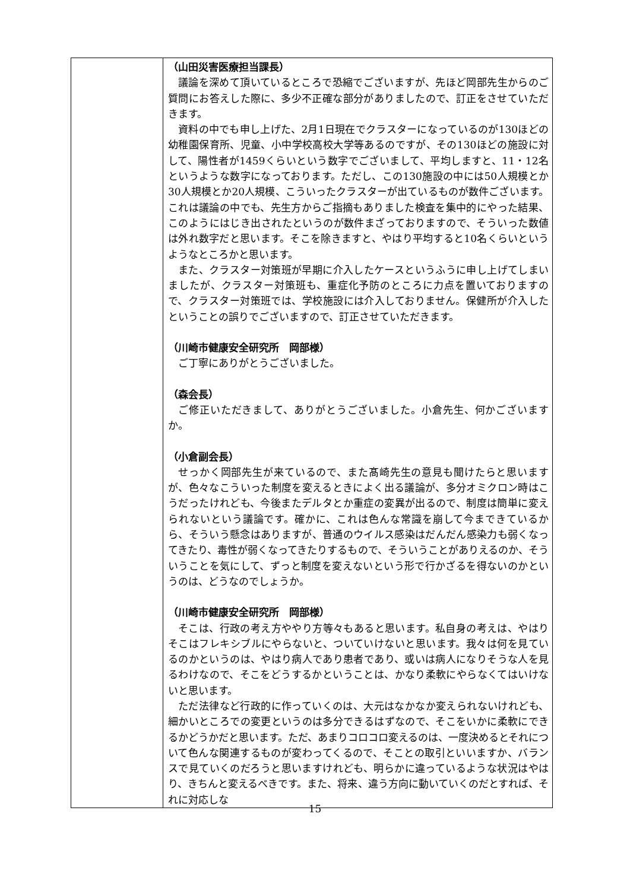| | （山田災害医療担当課長） 議論を深めて頂いているところで恐縮でございますが、先ほど岡部先生からのご質問にお答えした際に、多少不正確な部分がありましたので、訂正をさせていただきます。 資料の中でも申し上げた、2月1日現在でクラスターになっているのが130ほどの幼稚園保育所、児童、小中学校高校大学等あるのですが、その130ほどの施設に対して、陽性者が1459くらいという数字でございまして、平均しますと、11・12名というような数字になっております。ただし、この130施設の中には50人規模とか30人規模とか20人規模、こういったクラスターが出ているものが数件ございます。これは議論の中でも、先生方からご指摘もありました検査を集中的にやった結果、このようにはじき出されたというのが数件まざっておりますので、そういった数値は外れ数字だと思います。そこを除きますと、やはり平均すると10名くらいというようなところかと思います。 また、クラスター対策班が早期に介入したケースというふうに申し上げてしまいましたが、クラスター対策班も、重症化予防のところに力点を置いておりますので、クラスター対策班では、学校施設には介入しておりません。保健所が介入したということの誤りでございますので、訂正させていただきます。 （川崎市健康安全研究所 岡部様） ご丁寧にありがとうございました。 （森会長） ご修正いただきまして、ありがとうございました。小倉先生、何かございますか。 （小倉副会長） せっかく岡部先生が来ているので、また髙崎先生の意見も聞けたらと思いますが、色々なこういった制度を変えるときによく出る議論が、多分オミクロン時はこうだったけれども、今後またデルタとか重症の変異が出るので、制度は簡単に変えられないという議論です。確かに、これは色んな常識を崩して今まできているから、そういう懸念はありますが、普通のウイルス感染はだんだん感染力も弱くなってきたり、毒性が弱くなってきたりするもので、そういうことがありえるのか、そういうことを気にして、ずっと制度を変えないという形で行かざるを得ないのかというのは、どうなのでしょうか。 （川崎市健康安全研究所 岡部様） そこは、行政の考え方ややり方等々もあると思います。私自身の考えは、やはりそこはフレキシブルにやらないと、ついていけないと思います。我々は何を見ているのかというのは、やはり病人であり患者であり、或いは病人になりそうな人を見るわけなので、そこをどうするかということは、かなり柔軟にやらなくてはいけないと思います。 ただ法律など行政的に作っていくのは、大元はなかなか変えられないけれども、細かいところでの変更というのは多分できるはずなので、そこをいかに柔軟にできるかどうかだと思います。ただ、あまりコロコロ変えるのは、一度決めるとそれについて色んな関連するものが変わってくるので、そことの取引といいますか、バランスで見ていくのだろうと思いますけれども、明らかに違っているような状況はやはり、きちんと変えるべきです。また、将来、違う方向に動いていくのだとすれば、それに対応しな |
15